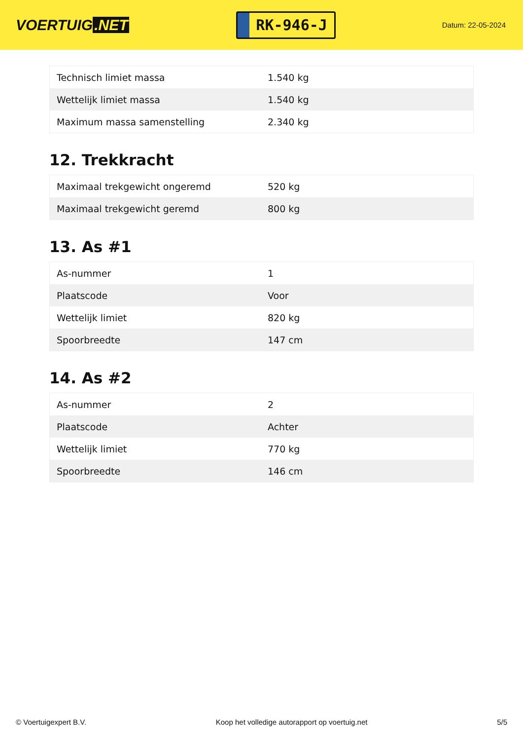VOERTUIG.NET
RK-946-J
Datum: 22-05-2024
| Technisch limiet massa | 1.540 kg |
| Wettelijk limiet massa | 1.540 kg |
| Maximum massa samenstelling | 2.340 kg |
12. Trekkracht
| Maximaal trekgewicht ongeremd | 520 kg |
| Maximaal trekgewicht geremd | 800 kg |
13. As #1
| As-nummer | 1 |
| Plaatscode | Voor |
| Wettelijk limiet | 820 kg |
| Spoorbreedte | 147 cm |
14. As #2
| As-nummer | 2 |
| Plaatscode | Achter |
| Wettelijk limiet | 770 kg |
| Spoorbreedte | 146 cm |
© Voertuigexpert B.V. Koop het volledige autorapport op voertuig.net 5/5